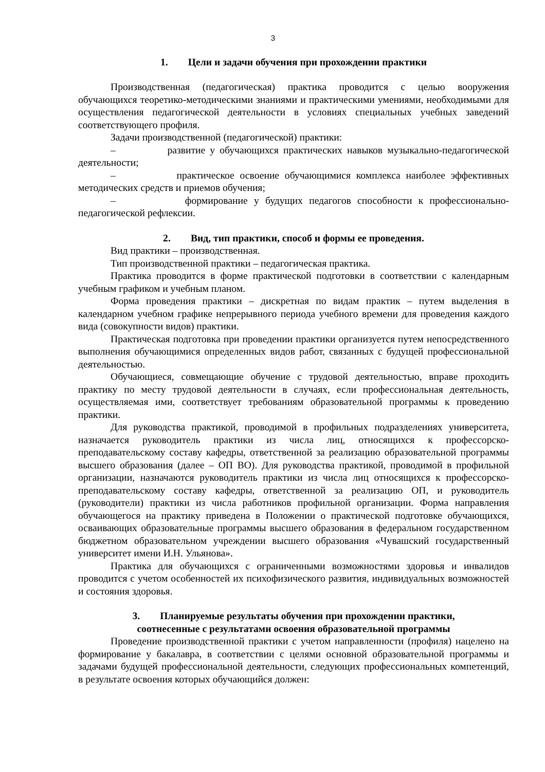3
1. Цели и задачи обучения при прохождении практики
Производственная (педагогическая) практика проводится с целью вооружения обучающихся теоретико-методическими знаниями и практическими умениями, необходимыми для осуществления педагогической деятельности в условиях специальных учебных заведений соответствующего профиля.
Задачи производственной (педагогической) практики:
– развитие у обучающихся практических навыков музыкально-педагогической деятельности;
– практическое освоение обучающимися комплекса наиболее эффективных методических средств и приемов обучения;
– формирование у будущих педагогов способности к профессионально-педагогической рефлексии.
2. Вид, тип практики, способ и формы ее проведения.
Вид практики – производственная.
Тип производственной практики – педагогическая практика.
Практика проводится в форме практической подготовки в соответствии с календарным учебным графиком и учебным планом.
Форма проведения практики – дискретная по видам практик – путем выделения в календарном учебном графике непрерывного периода учебного времени для проведения каждого вида (совокупности видов) практики.
Практическая подготовка при проведении практики организуется путем непосредственного выполнения обучающимися определенных видов работ, связанных с будущей профессиональной деятельностью.
Обучающиеся, совмещающие обучение с трудовой деятельностью, вправе проходить практику по месту трудовой деятельности в случаях, если профессиональная деятельность, осуществляемая ими, соответствует требованиям образовательной программы к проведению практики.
Для руководства практикой, проводимой в профильных подразделениях университета, назначается руководитель практики из числа лиц, относящихся к профессорско-преподавательскому составу кафедры, ответственной за реализацию образовательной программы высшего образования (далее – ОП ВО). Для руководства практикой, проводимой в профильной организации, назначаются руководитель практики из числа лиц относящихся к профессорско-преподавательскому составу кафедры, ответственной за реализацию ОП, и руководитель (руководители) практики из числа работников профильной организации. Форма направления обучающегося на практику приведена в Положении о практической подготовке обучающихся, осваивающих образовательные программы высшего образования в федеральном государственном бюджетном образовательном учреждении высшего образования «Чувашский государственный университет имени И.Н. Ульянова».
Практика для обучающихся с ограниченными возможностями здоровья и инвалидов проводится с учетом особенностей их психофизического развития, индивидуальных возможностей и состояния здоровья.
3. Планируемые результаты обучения при прохождении практики,
соотнесенные с результатами освоения образовательной программы
Проведение производственной практики с учетом направленности (профиля) нацелено на формирование у бакалавра, в соответствии с целями основной образовательной программы и задачами будущей профессиональной деятельности, следующих профессиональных компетенций, в результате освоения которых обучающийся должен: